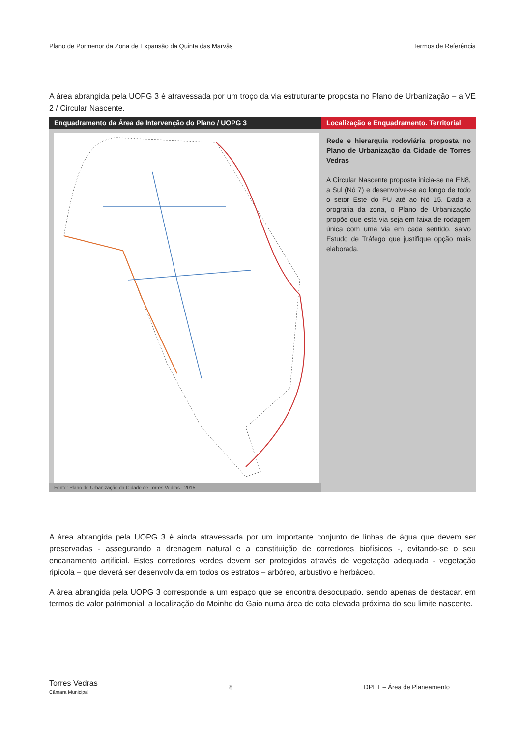Plano de Pormenor da Zona de Expansão da Quinta das Marvâs Termos de Referência
A área abrangida pela UOPG 3 é atravessada por um troço da via estruturante proposta no Plano de Urbanização – a VE 2 / Circular Nascente.
| Enquadramento da Área de Intervenção do Plano / UOPG 3 | Localização e Enquadramento. Territorial |
| --- | --- |
| Fonte: Plano de Urbanização da Cidade de Torres Vedras - 2015 | Rede e hierarquia rodoviária proposta no Plano de Urbanização da Cidade de Torres Vedras A Circular Nascente proposta inicia-se na EN8, a Sul (Nó 7) e desenvolve-se ao longo de todo o setor Este do PU até ao Nó 15. Dada a orografia da zona, o Plano de Urbanização propõe que esta via seja em faixa de rodagem única com uma via em cada sentido, salvo Estudo de Tráfego que justifique opção mais elaborada. |
A área abrangida pela UOPG 3 é ainda atravessada por um importante conjunto de linhas de água que devem ser preservadas - assegurando a drenagem natural e a constituição de corredores biofísicos -, evitando-se o seu encanamento artificial. Estes corredores verdes devem ser protegidos através de vegetação adequada - vegetação ripícola – que deverá ser desenvolvida em todos os estratos – arbóreo, arbustivo e herbáceo.
A área abrangida pela UOPG 3 corresponde a um espaço que se encontra desocupado, sendo apenas de destacar, em termos de valor patrimonial, a localização do Moinho do Gaio numa área de cota elevada próxima do seu limite nascente.
Torres Vedras
Câmara Municipal 8 DPET – Área de Planeamento